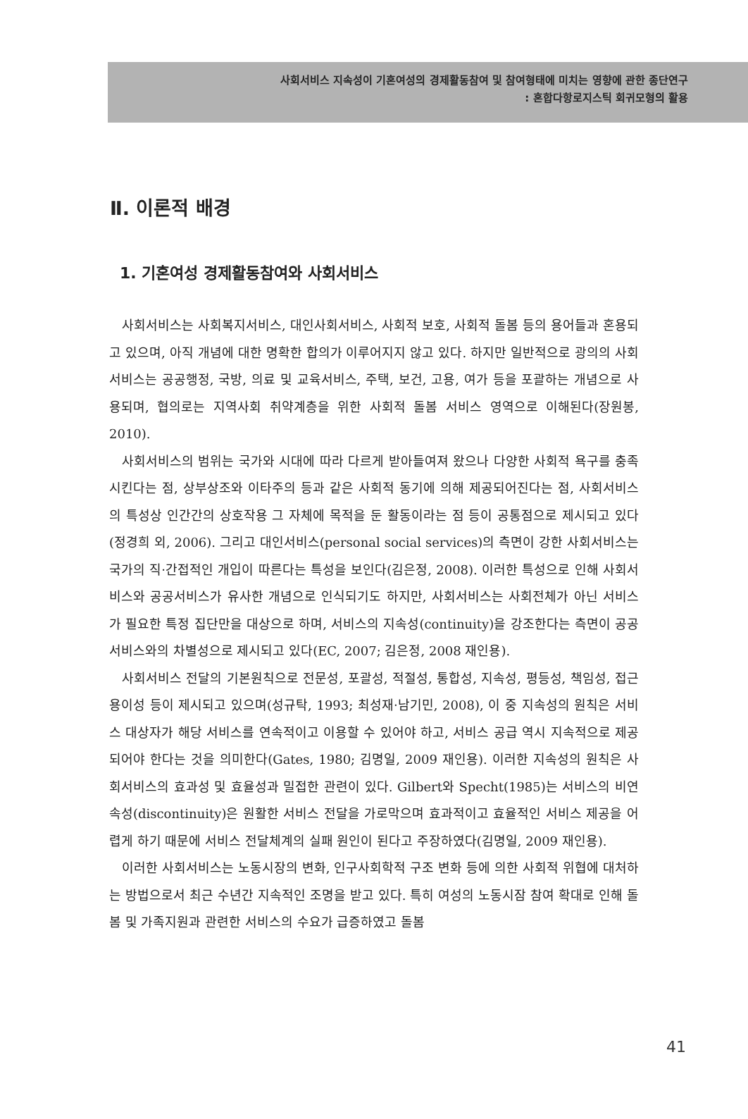사회서비스 지속성이 기혼여성의 경제활동참여 및 참여형태에 미치는 영향에 관한 종단연구
: 혼합다항로지스틱 회귀모형의 활용
Ⅱ. 이론적 배경
1. 기혼여성 경제활동참여와 사회서비스
사회서비스는 사회복지서비스, 대인사회서비스, 사회적 보호, 사회적 돌봄 등의 용어들과 혼용되고 있으며, 아직 개념에 대한 명확한 합의가 이루어지지 않고 있다. 하지만 일반적으로 광의의 사회서비스는 공공행정, 국방, 의료 및 교육서비스, 주택, 보건, 고용, 여가 등을 포괄하는 개념으로 사용되며, 협의로는 지역사회 취약계층을 위한 사회적 돌봄 서비스 영역으로 이해된다(장원봉, 2010).
사회서비스의 범위는 국가와 시대에 따라 다르게 받아들여져 왔으나 다양한 사회적 욕구를 충족시킨다는 점, 상부상조와 이타주의 등과 같은 사회적 동기에 의해 제공되어진다는 점, 사회서비스의 특성상 인간간의 상호작용 그 자체에 목적을 둔 활동이라는 점 등이 공통점으로 제시되고 있다(정경희 외, 2006). 그리고 대인서비스(personal social services)의 측면이 강한 사회서비스는 국가의 직·간접적인 개입이 따른다는 특성을 보인다(김은정, 2008). 이러한 특성으로 인해 사회서비스와 공공서비스가 유사한 개념으로 인식되기도 하지만, 사회서비스는 사회전체가 아닌 서비스가 필요한 특정 집단만을 대상으로 하며, 서비스의 지속성(continuity)을 강조한다는 측면이 공공서비스와의 차별성으로 제시되고 있다(EC, 2007; 김은정, 2008 재인용).
사회서비스 전달의 기본원칙으로 전문성, 포괄성, 적절성, 통합성, 지속성, 평등성, 책임성, 접근용이성 등이 제시되고 있으며(성규탁, 1993; 최성재·남기민, 2008), 이 중 지속성의 원칙은 서비스 대상자가 해당 서비스를 연속적이고 이용할 수 있어야 하고, 서비스 공급 역시 지속적으로 제공되어야 한다는 것을 의미한다(Gates, 1980; 김명일, 2009 재인용). 이러한 지속성의 원칙은 사회서비스의 효과성 및 효율성과 밀접한 관련이 있다. Gilbert와 Specht(1985)는 서비스의 비연속성(discontinuity)은 원활한 서비스 전달을 가로막으며 효과적이고 효율적인 서비스 제공을 어렵게 하기 때문에 서비스 전달체계의 실패 원인이 된다고 주장하였다(김명일, 2009 재인용).
이러한 사회서비스는 노동시장의 변화, 인구사회학적 구조 변화 등에 의한 사회적 위협에 대처하는 방법으로서 최근 수년간 지속적인 조명을 받고 있다. 특히 여성의 노동시잠 참여 확대로 인해 돌봄 및 가족지원과 관련한 서비스의 수요가 급증하였고 돌봄
41